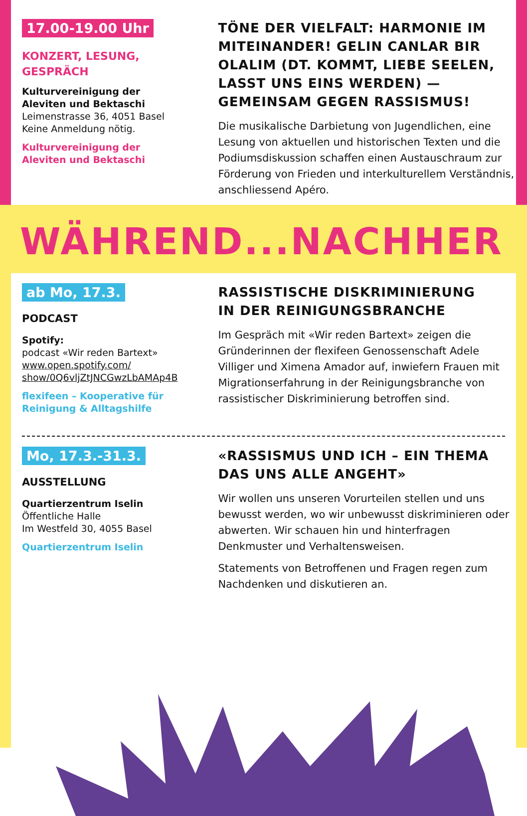17.00-19.00 Uhr
KONZERT, LESUNG,
GESPRÄCH
Kulturvereinigung der
Aleviten und Bektaschi
Leimenstrasse 36, 4051 Basel
Keine Anmeldung nötig.
Kulturvereinigung der
Aleviten und Bektaschi
TÖNE DER VIELFALT: HARMONIE IM MITEINANDER! GELIN CANLAR BIR OLALIM (DT. KOMMT, LIEBE SEELEN, LASST UNS EINS WERDEN) — GEMEINSAM GEGEN RASSISMUS!
Die musikalische Darbietung von Jugendlichen, eine Lesung von aktuellen und historischen Texten und die Podiumsdiskussion schaffen einen Austauschraum zur Förderung von Frieden und interkulturellem Verständnis, anschliessend Apéro.
WÄHREND...NACHHER
ab Mo, 17.3.
PODCAST
Spotify:
podcast «Wir reden Bartext»
www.open.spotify.com/
show/0Q6vljZtJNCGwzLbAMAp4B
flexifeen – Kooperative für
Reinigung & Alltagshilfe
RASSISTISCHE DISKRIMINIERUNG
IN DER REINIGUNGSBRANCHE
Im Gespräch mit «Wir reden Bartext» zeigen die Gründerinnen der flexifeen Genossenschaft Adele Villiger und Ximena Amador auf, inwiefern Frauen mit Migrationserfahrung in der Reinigungsbranche von rassistischer Diskriminierung betroffen sind.
Mo, 17.3.-31.3.
AUSSTELLUNG
Quartierzentrum Iselin
Öffentliche Halle
Im Westfeld 30, 4055 Basel
Quartierzentrum Iselin
«RASSISMUS UND ICH – EIN THEMA
DAS UNS ALLE ANGEHT»
Wir wollen uns unseren Vorurteilen stellen und uns bewusst werden, wo wir unbewusst diskriminieren oder abwerten. Wir schauen hin und hinterfragen Denkmuster und Verhaltensweisen.
Statements von Betroffenen und Fragen regen zum Nachdenken und diskutieren an.